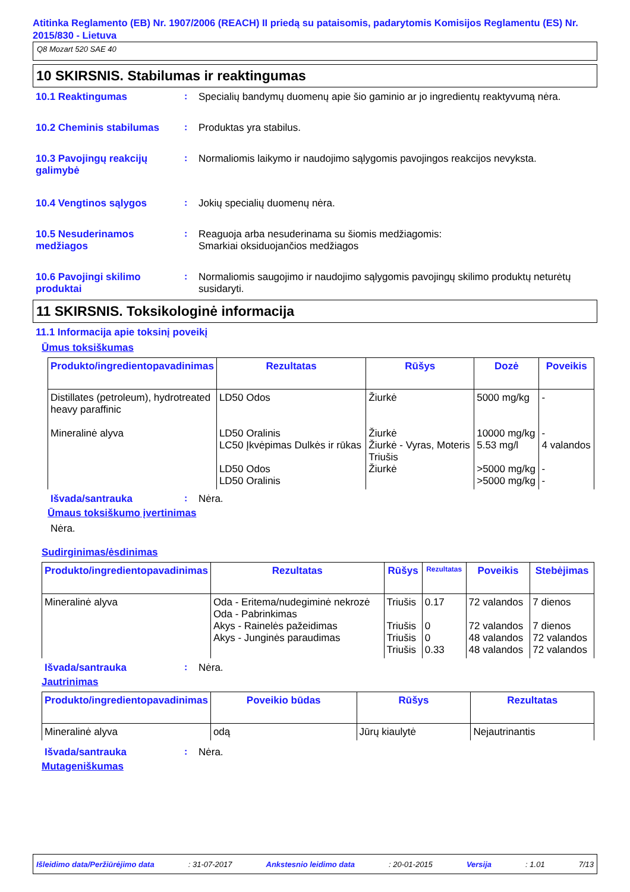Atitinka Reglamento (EB) Nr. 1907/2006 (REACH) II priedą su pataisomis, padarytomis Komisijos Reglamentu (ES) Nr. 2015/830 - Lietuva
Q8 Mozart 520 SAE 40
10 SKIRSNIS. Stabilumas ir reaktingumas
10.1 Reaktingumas : Specialių bandymų duomenų apie šio gaminio ar jo ingredientų reaktyvumą nėra.
10.2 Cheminis stabilumas : Produktas yra stabilus.
10.3 Pavojingų reakcijų galimybė
: Normaliomis laikymo ir naudojimo sąlygomis pavojingos reakcijos nevyksta.
10.4 Vengtinos sąlygos : Jokių specialių duomenų nėra.
10.5 Nesuderinamos medžiagos
: Reaguoja arba nesuderinama su šiomis medžiagomis:
Smarkiai oksiduojančios medžiagos
10.6 Pavojingi skilimo produktai
: Normaliomis saugojimo ir naudojimo sąlygomis pavojingų skilimo produktų neturėtų susidaryti.
11 SKIRSNIS. Toksikologinė informacija
11.1 Informacija apie toksinį poveikį
Ūmus toksiškumas
| Produkto/ingredientopavadinimas | Rezultatas | Rūšys | Dozė | Poveikis |
| --- | --- | --- | --- | --- |
| Distillates (petroleum), hydrotreated heavy paraffinic Mineralinė alyva | LD50 Odos LD50 Oralinis LC50 Įkvėpimas Dulkės ir rūkas LD50 Odos LD50 Oralinis | Žiurkė Žiurkė Žiurkė - Vyras, Moteris Triušis Žiurkė | 5000 mg/kg 10000 mg/kg 5.53 mg/l >5000 mg/kg >5000 mg/kg | - - 4 valandos - - |
Išvada/santrauka : Nėra.
Ūmaus toksiškumo įvertinimas
Nėra.
Sudirginimas/ėsdinimas
| Produkto/ingredientopavadinimas | Rezultatas | Rūšys | Rezultatas | Poveikis | Stebėjimas |
| --- | --- | --- | --- | --- | --- |
| Mineralinė alyva | Oda - Eritema/nudegiminė nekrozė Oda - Pabrinkimas Akys - Rainelės pažeidimas Akys - Junginės paraudimas | Triušis Triušis Triušis Triušis | 0.17 0 0 0.33 | 72 valandos 72 valandos 48 valandos 48 valandos | 7 dienos 7 dienos 72 valandos 72 valandos |
Išvada/santrauka : Nėra.
Jautrinimas
| Produkto/ingredientopavadinimas | Poveikio būdas | Rūšys | Rezultatas |
| --- | --- | --- | --- |
| Mineralinė alyva | odą | Jūrų kiaulytė | Nejautrinantis |
Išvada/santrauka : Nėra.
Mutageniškumas
Išleidimo data/Peržiūrėjimo data : 31-07-2017 Ankstesnio leidimo data : 20-01-2015 Versija : 1.01 7/13